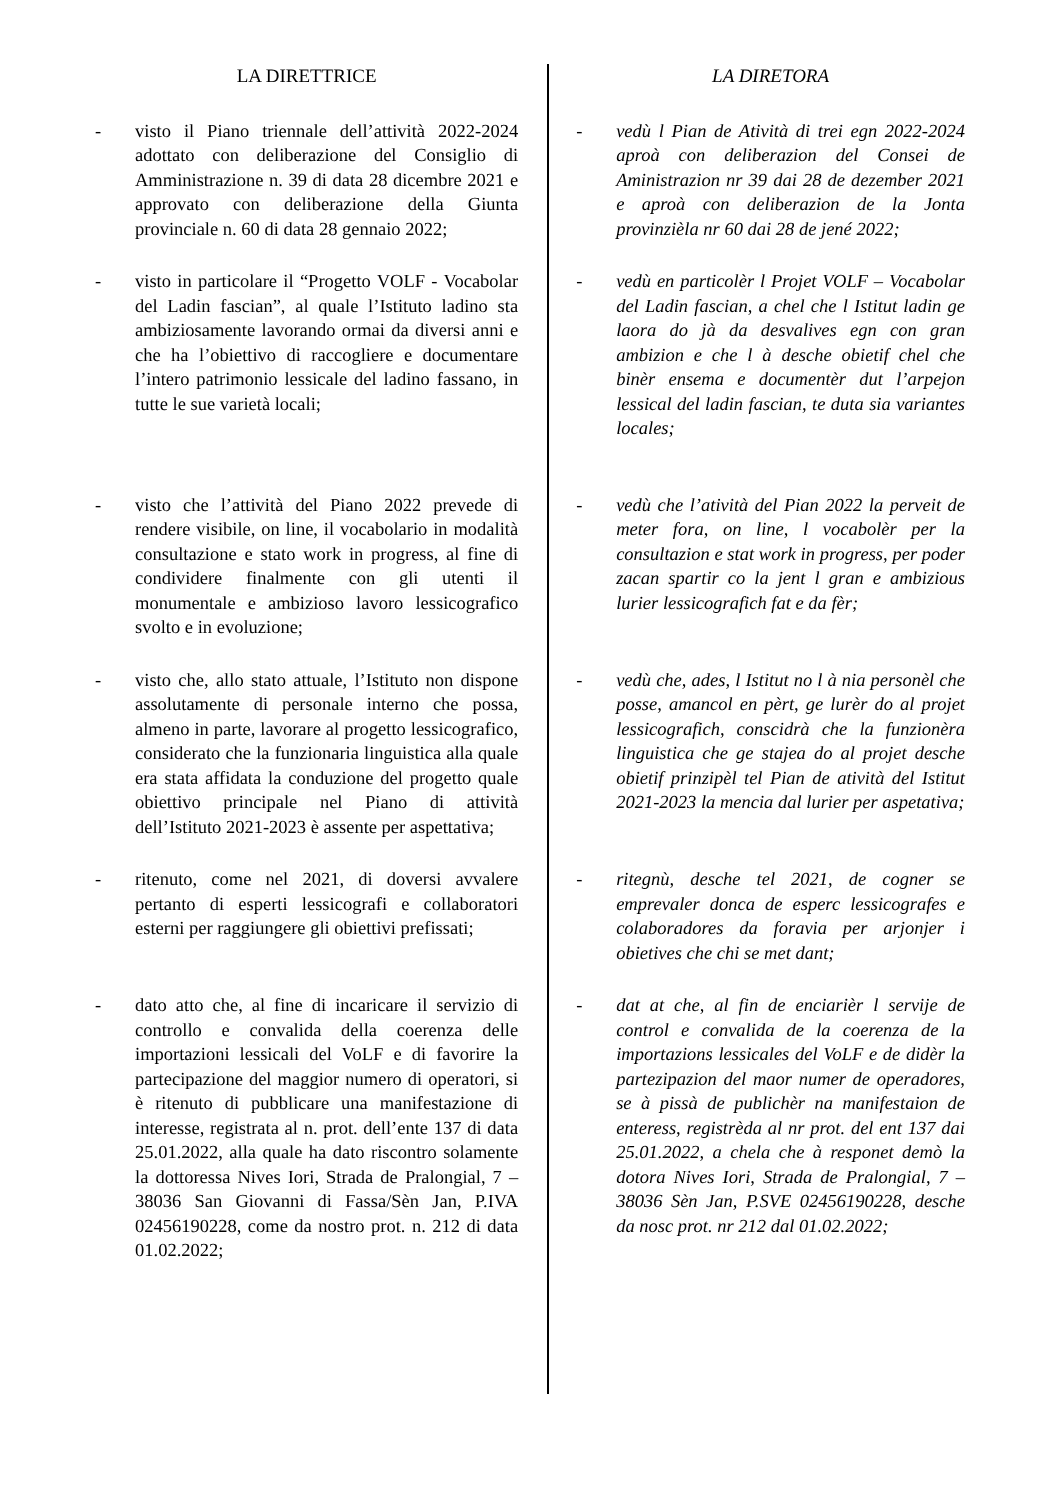LA DIRETTRICE LA DIRETORA
- visto il Piano triennale dell’attività 2022-2024 adottato con deliberazione del Consiglio di Amministrazione n. 39 di data 28 dicembre 2021 e approvato con deliberazione della Giunta provinciale n. 60 di data 28 gennaio 2022;
- vedù l Pian de Atività di trei egn 2022-2024 aproà con deliberazion del Consei de Aministrazion nr 39 dai 28 de dezember 2021 e aproà con deliberazion de la Jonta provinzièla nr 60 dai 28 de jené 2022;
- visto in particolare il “Progetto VOLF - Vocabolar del Ladin fascian”, al quale l’Istituto ladino sta ambiziosamente lavorando ormai da diversi anni e che ha l’obiettivo di raccogliere e documentare l’intero patrimonio lessicale del ladino fassano, in tutte le sue varietà locali;
- vedù en particolèr l Projet VOLF – Vocabolar del Ladin fascian, a chel che l Istitut ladin ge laora do jà da desvalives egn con gran ambizion e che l à desche obietif chel che binèr ensema e documentèr dut l’arpejon lessical del ladin fascian, te duta sia variantes locales;
- visto che l’attività del Piano 2022 prevede di rendere visibile, on line, il vocabolario in modalità consultazione e stato work in progress, al fine di condividere finalmente con gli utenti il monumentale e ambizioso lavoro lessicografico svolto e in evoluzione;
- vedù che l’atività del Pian 2022 la perveit de meter fora, on line, l vocabolèr per la consultazion e stat work in progress, per poder zacan spartir co la jent l gran e ambizious lurier lessicografich fat e da fèr;
- visto che, allo stato attuale, l’Istituto non dispone assolutamente di personale interno che possa, almeno in parte, lavorare al progetto lessicografico, considerato che la funzionaria linguistica alla quale era stata affidata la conduzione del progetto quale obiettivo principale nel Piano di attività dell’Istituto 2021-2023 è assente per aspettativa;
- vedù che, ades, l Istitut no l à nia personèl che posse, amancol en pèrt, ge lurèr do al projet lessicografich, conscidrà che la funzionèra linguistica che ge stajea do al projet desche obietif prinzipèl tel Pian de atività del Istitut 2021-2023 la mencia dal lurier per aspetativa;
- ritenuto, come nel 2021, di doversi avvalere pertanto di esperti lessicografi e collaboratori esterni per raggiungere gli obiettivi prefissati;
- ritegnù, desche tel 2021, de cogner se emprevaler donca de esperc lessicografes e colaboradores da foravia per arjonjer i obietives che chi se met dant;
- dato atto che, al fine di incaricare il servizio di controllo e convalida della coerenza delle importazioni lessicali del VoLF e di favorire la partecipazione del maggior numero di operatori, si è ritenuto di pubblicare una manifestazione di interesse, registrata al n. prot. dell’ente 137 di data 25.01.2022, alla quale ha dato riscontro solamente la dottoressa Nives Iori, Strada de Pralongial, 7 – 38036 San Giovanni di Fassa/Sèn Jan, P.IVA 02456190228, come da nostro prot. n. 212 di data 01.02.2022;
- dat at che, al fin de enciarièr l servije de control e convalida de la coerenza de la importazions lessicales del VoLF e de didèr la partezipazion del maor numer de operadores, se à pissà de publichèr na manifestaion de enteress, registrèda al nr prot. del ent 137 dai 25.01.2022, a chela che à responet demò la dotora Nives Iori, Strada de Pralongial, 7 – 38036 Sèn Jan, P.SVE 02456190228, desche da nosc prot. nr 212 dal 01.02.2022;